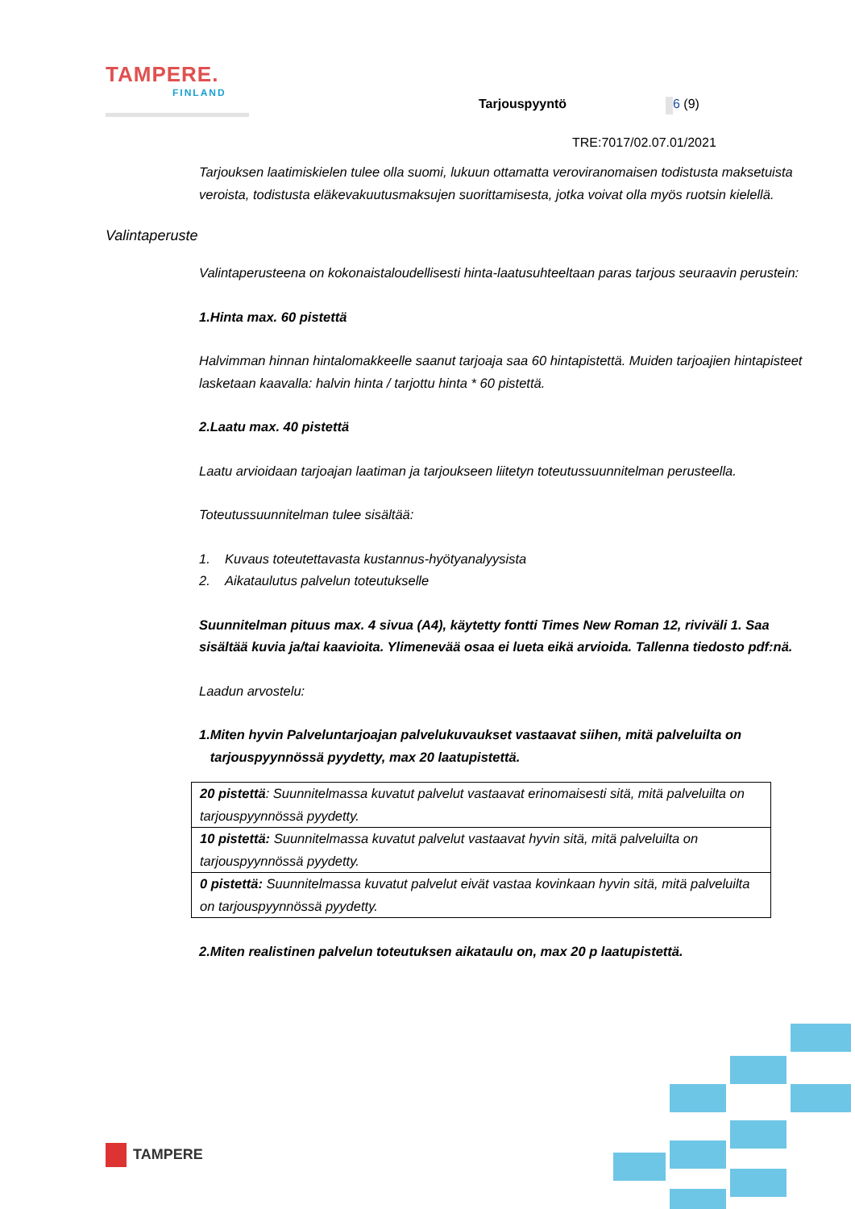TAMPERE.
FINLAND
Tarjouspyyntö 6 (9)
TRE:7017/02.07.01/2021
Tarjouksen laatimiskielen tulee olla suomi, lukuun ottamatta veroviranomaisen todistusta maksetuista veroista, todistusta eläkevakuutusmaksujen suorittamisesta, jotka voivat olla myös ruotsin kielellä.
Valintaperuste
Valintaperusteena on kokonaistaloudellisesti hinta-laatusuhteeltaan paras tarjous seuraavin perustein:
1. Hinta max. 60 pistettä
Halvimman hinnan hintalomakkeelle saanut tarjoaja saa 60 hintapistettä. Muiden tarjoajien hintapisteet lasketaan kaavalla: halvin hinta / tarjottu hinta * 60 pistettä.
2. Laatu max. 40 pistettä
Laatu arvioidaan tarjoajan laatiman ja tarjoukseen liitetyn toteutussuunnitelman perusteella.
Toteutussuunnitelman tulee sisältää:
1. Kuvaus toteutettavasta kustannus-hyötyanalyysista
2. Aikataulutus palvelun toteutukselle
Suunnitelman pituus max. 4 sivua (A4), käytetty fontti Times New Roman 12, riviväli 1. Saa sisältää kuvia ja/tai kaavioita. Ylimenevää osaa ei lueta eikä arvioida. Tallenna tiedosto pdf:nä.
Laadun arvostelu:
1. Miten hyvin Palveluntarjoajan palvelukuvaukset vastaavat siihen, mitä palveluilta on tarjouspyynnössä pyydetty, max 20 laatupistettä.
| 20 pistettä : Suunnitelmassa kuvatut palvelut vastaavat erinomaisesti sitä, mitä palveluilta on tarjouspyynnössä pyydetty. |
| 10 pistettä: Suunnitelmassa kuvatut palvelut vastaavat hyvin sitä, mitä palveluilta on tarjouspyynnössä pyydetty. |
| 0 pistettä: Suunnitelmassa kuvatut palvelut eivät vastaa kovinkaan hyvin sitä, mitä palveluilta on tarjouspyynnössä pyydetty. |
2. Miten realistinen palvelun toteutuksen aikataulu on, max 20 p laatupistettä.
TAMPERE